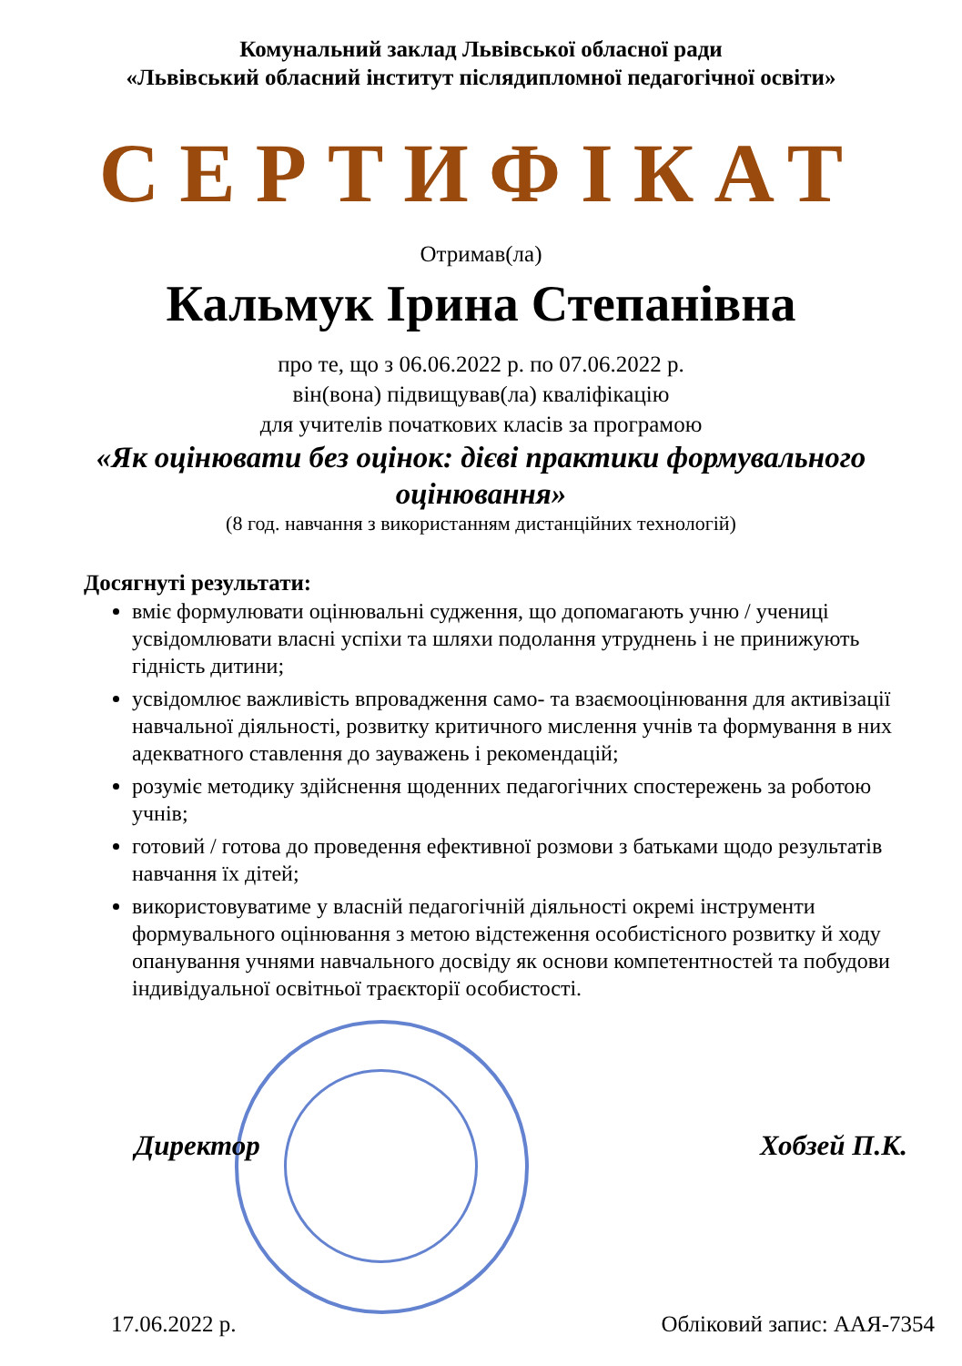Комунальний заклад Львівської обласної ради
«Львівський обласний інститут післядипломної педагогічної освіти»
СЕРТИФІКАТ
Отримав(ла)
Кальмук Ірина Степанівна
про те, що з 06.06.2022 р. по 07.06.2022 р.
він(вона) підвищував(ла) кваліфікацію
для учителів початкових класів за програмою
«Як оцінювати без оцінок: дієві практики формувального оцінювання»
(8 год. навчання з використанням дистанційних технологій)
Досягнуті результати:
вміє формулювати оцінювальні судження, що допомагають учню / учениці усвідомлювати власні успіхи та шляхи подолання утруднень і не принижують гідність дитини;
усвідомлює важливість впровадження само- та взаємооцінювання для активізації навчальної діяльності, розвитку критичного мислення учнів та формування в них адекватного ставлення до зауважень і рекомендацій;
розуміє методику здійснення щоденних педагогічних спостережень за роботою учнів;
готовий / готова до проведення ефективної розмови з батьками щодо результатів навчання їх дітей;
використовуватиме у власній педагогічній діяльності окремі інструменти формувального оцінювання з метою відстеження особистісного розвитку й ходу опанування учнями навчального досвіду як основи компетентностей та побудови індивідуальної освітньої траєкторії особистості.
Директор Хобзей П.К.
17.06.2022 р. Обліковий запис: ААЯ-7354